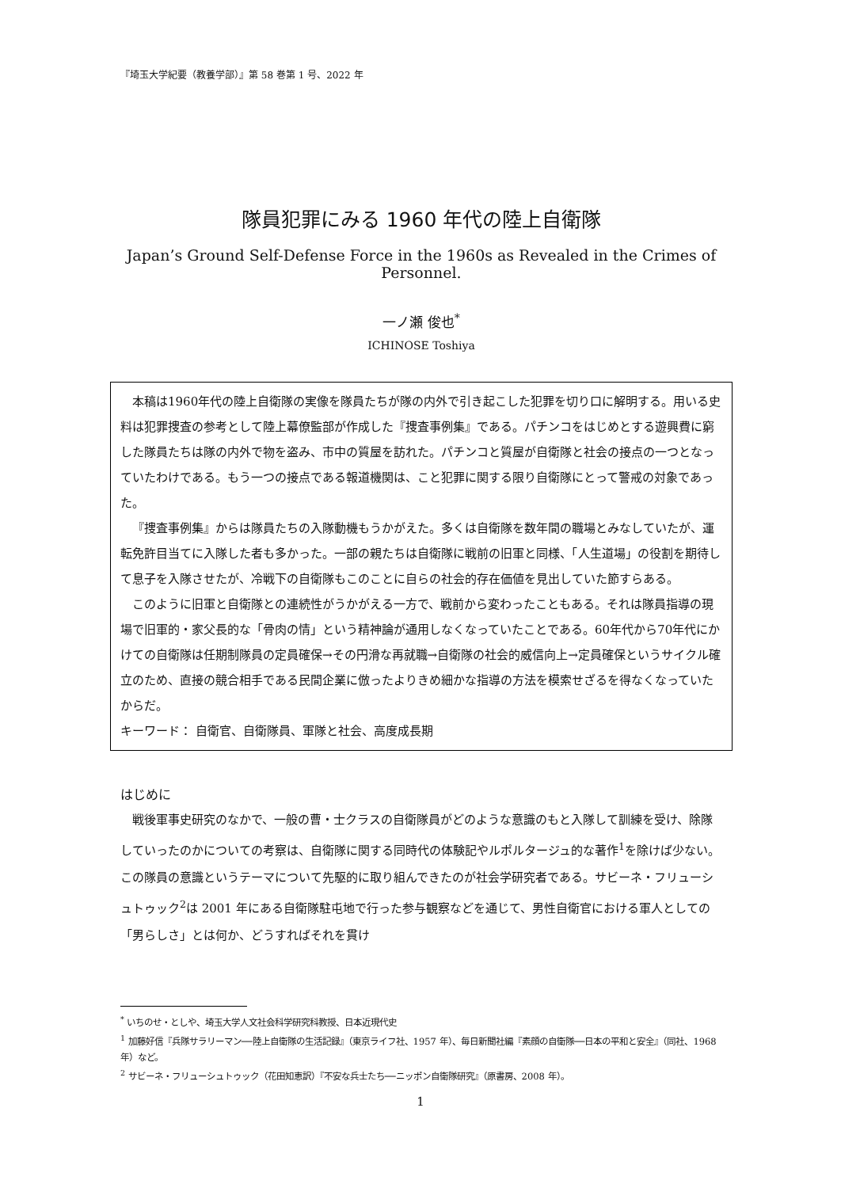『埼玉大学紀要（教養学部）』第 58 巻第 1 号、2022 年
隊員犯罪にみる 1960 年代の陸上自衛隊
Japan’s Ground Self-Defense Force in the 1960s as Revealed in the Crimes of Personnel.
一ノ瀬 俊也<sup>*</sup>
ICHINOSE Toshiya
本稿は1960年代の陸上自衛隊の実像を隊員たちが隊の内外で引き起こした犯罪を切り口に解明する。用いる史料は犯罪捜査の参考として陸上幕僚監部が作成した『捜査事例集』である。パチンコをはじめとする遊興費に窮した隊員たちは隊の内外で物を盗み、市中の質屋を訪れた。パチンコと質屋が自衛隊と社会の接点の一つとなっていたわけである。もう一つの接点である報道機関は、こと犯罪に関する限り自衛隊にとって警戒の対象であった。
『捜査事例集』からは隊員たちの入隊動機もうかがえた。多くは自衛隊を数年間の職場とみなしていたが、運転免許目当てに入隊した者も多かった。一部の親たちは自衛隊に戦前の旧軍と同様、「人生道場」の役割を期待して息子を入隊させたが、冷戦下の自衛隊もこのことに自らの社会的存在価値を見出していた節すらある。
このように旧軍と自衛隊との連続性がうかがえる一方で、戦前から変わったこともある。それは隊員指導の現場で旧軍的・家父長的な「骨肉の情」という精神論が通用しなくなっていたことである。60年代から70年代にかけての自衛隊は任期制隊員の定員確保→その円滑な再就職→自衛隊の社会的威信向上→定員確保というサイクル確立のため、直接の競合相手である民間企業に倣ったよりきめ細かな指導の方法を模索せざるを得なくなっていたからだ。
キーワード： 自衛官、自衛隊員、軍隊と社会、高度成長期
はじめに
戦後軍事史研究のなかで、一般の曹・士クラスの自衛隊員がどのような意識のもと入隊して訓練を受け、除隊していったのかについての考察は、自衛隊に関する同時代の体験記やルポルタージュ的な著作<sup>1</sup>を除けば少ない。この隊員の意識というテーマについて先駆的に取り組んできたのが社会学研究者である。サビーネ・フリューシュトゥック<sup>2</sup>は 2001 年にある自衛隊駐屯地で行った参与観察などを通じて、男性自衛官における軍人としての「男らしさ」とは何か、どうすればそれを貫け
<sup>*</sup> いちのせ・としや、埼玉大学人文社会科学研究科教授、日本近現代史
<sup>1</sup> 加藤好信『兵隊サラリーマン──陸上自衛隊の生活記録』（東京ライフ社、1957 年）、毎日新聞社編『素顔の自衛隊──日本の平和と安全』（同社、1968 年）など。
<sup>2</sup> サビーネ・フリューシュトゥック（花田知恵訳）『不安な兵士たち──ニッポン自衛隊研究』（原書房、2008 年）。
1